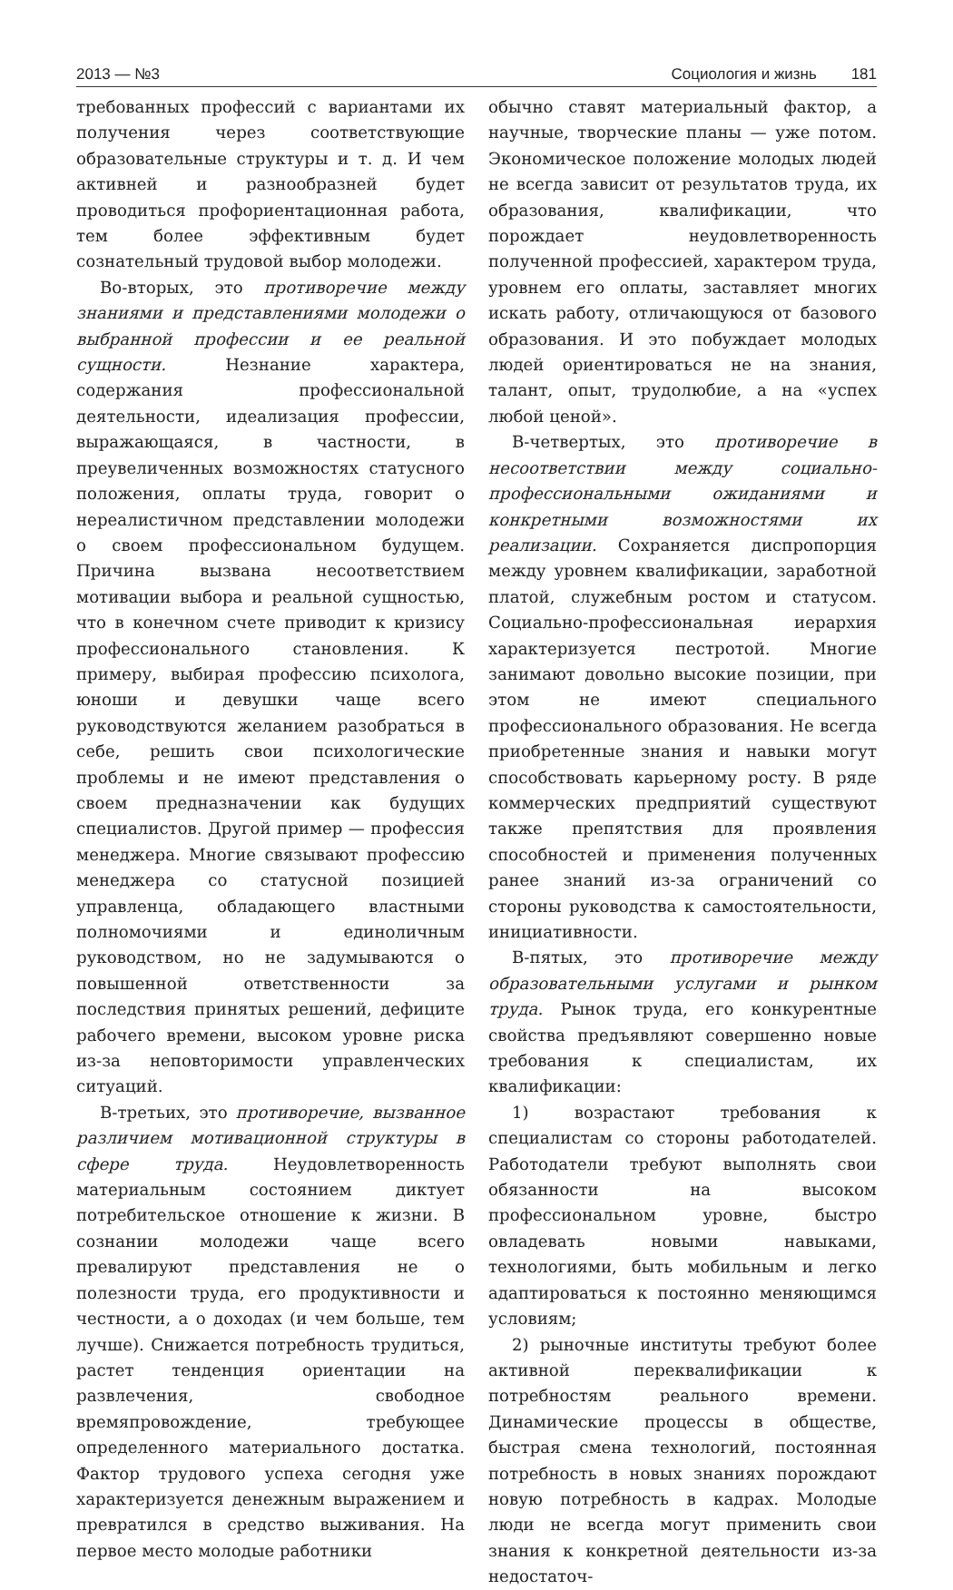2013 — №3 Социология и жизнь 181
требованных профессий с вариантами их получения через соответствующие образовательные структуры и т. д. И чем активней и разнообразней будет проводиться профориентационная работа, тем более эффективным будет сознательный трудовой выбор молодежи.
Во-вторых, это противоречие между знаниями и представлениями молодежи о выбранной профессии и ее реальной сущности. Незнание характера, содержания профессиональной деятельности, идеализация профессии, выражающаяся, в частности, в преувеличенных возможностях статусного положения, оплаты труда, говорит о нереалистичном представлении молодежи о своем профессиональном будущем. Причина вызвана несоответствием мотивации выбора и реальной сущностью, что в конечном счете приводит к кризису профессионального становления. К примеру, выбирая профессию психолога, юноши и девушки чаще всего руководствуются желанием разобраться в себе, решить свои психологические проблемы и не имеют представления о своем предназначении как будущих специалистов. Другой пример — профессия менеджера. Многие связывают профессию менеджера со статусной позицией управленца, обладающего властными полномочиями и единоличным руководством, но не задумываются о повышенной ответственности за последствия принятых решений, дефиците рабочего времени, высоком уровне риска из-за неповторимости управленческих ситуаций.
В-третьих, это противоречие, вызванное различием мотивационной структуры в сфере труда. Неудовлетворенность материальным состоянием диктует потребительское отношение к жизни. В сознании молодежи чаще всего превалируют представления не о полезности труда, его продуктивности и честности, а о доходах (и чем больше, тем лучше). Снижается потребность трудиться, растет тенденция ориентации на развлечения, свободное времяпровождение, требующее определенного материального достатка. Фактор трудового успеха сегодня уже характеризуется денежным выражением и превратился в средство выживания. На первое место молодые работники
обычно ставят материальный фактор, а научные, творческие планы — уже потом. Экономическое положение молодых людей не всегда зависит от результатов труда, их образования, квалификации, что порождает неудовлетворенность полученной профессией, характером труда, уровнем его оплаты, заставляет многих искать работу, отличающуюся от базового образования. И это побуждает молодых людей ориентироваться не на знания, талант, опыт, трудолюбие, а на «успех любой ценой».
В-четвертых, это противоречие в несоответствии между социально-профессиональными ожиданиями и конкретными возможностями их реализации. Сохраняется диспропорция между уровнем квалификации, заработной платой, служебным ростом и статусом. Социально-профессиональная иерархия характеризуется пестротой. Многие занимают довольно высокие позиции, при этом не имеют специального профессионального образования. Не всегда приобретенные знания и навыки могут способствовать карьерному росту. В ряде коммерческих предприятий существуют также препятствия для проявления способностей и применения полученных ранее знаний из-за ограничений со стороны руководства к самостоятельности, инициативности.
В-пятых, это противоречие между образовательными услугами и рынком труда. Рынок труда, его конкурентные свойства предъявляют совершенно новые требования к специалистам, их квалификации:
1) возрастают требования к специалистам со стороны работодателей. Работодатели требуют выполнять свои обязанности на высоком профессиональном уровне, быстро овладевать новыми навыками, технологиями, быть мобильным и легко адаптироваться к постоянно меняющимся условиям;
2) рыночные институты требуют более активной переквалификации к потребностям реального времени. Динамические процессы в обществе, быстрая смена технологий, постоянная потребность в новых знаниях порождают новую потребность в кадрах. Молодые люди не всегда могут применить свои знания к конкретной деятельности из-за недостаточ-